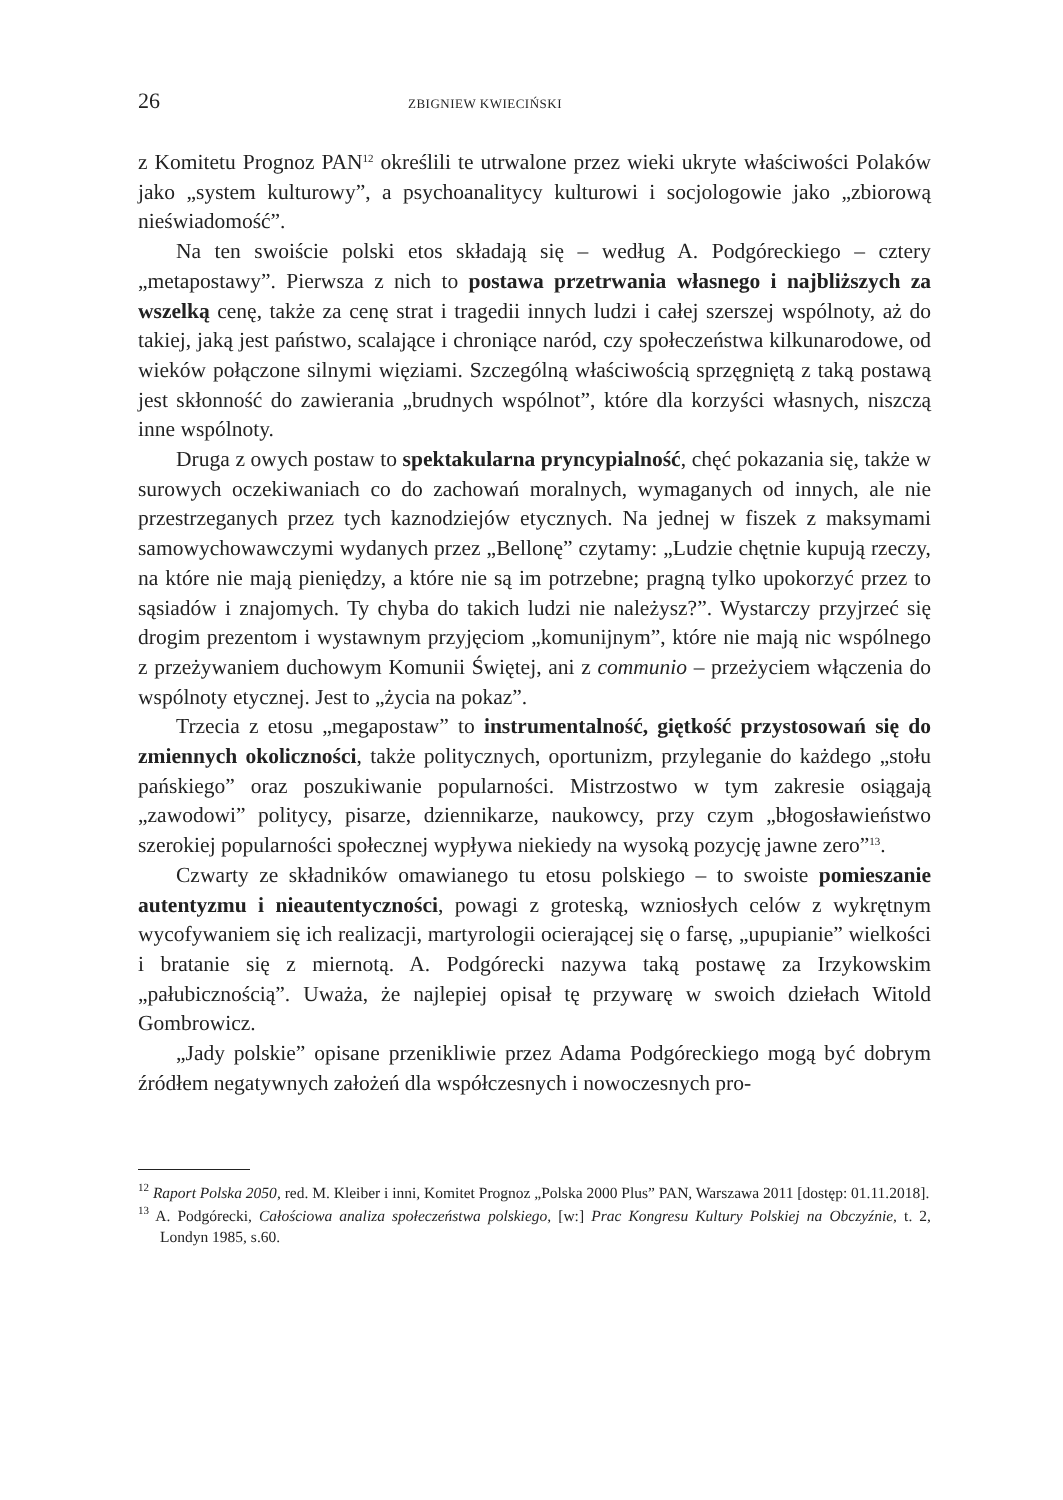26 ZBIGNIEW KWIECIŃSKI
z Komitetu Prognoz PAN<sup>12</sup> określili te utrwalone przez wieki ukryte właściwości Polaków jako „system kulturowy”, a psychoanalitycy kulturowi i socjologowie jako „zbiorową nieświadomość”.
Na ten swoiście polski etos składają się – według A. Podgóreckiego – cztery „metapostawy”. Pierwsza z nich to postawa przetrwania własnego i najbliższych za wszelką cenę, także za cenę strat i tragedii innych ludzi i całej szerszej wspólnoty, aż do takiej, jaką jest państwo, scalające i chroniące naród, czy społeczeństwa kilkunarodowe, od wieków połączone silnymi więziami. Szczególną właściwością sprzęgniętą z taką postawą jest skłonność do zawierania „brudnych wspólnot”, które dla korzyści własnych, niszczą inne wspólnoty.
Druga z owych postaw to spektakularna pryncypialność, chęć pokazania się, także w surowych oczekiwaniach co do zachowań moralnych, wymaganych od innych, ale nie przestrzeganych przez tych kaznodziejów etycznych. Na jednej w fiszek z maksymami samowychowawczymi wydanych przez „Bellonę” czytamy: „Ludzie chętnie kupują rzeczy, na które nie mają pieniędzy, a które nie są im potrzebne; pragną tylko upokorzyć przez to sąsiadów i znajomych. Ty chyba do takich ludzi nie należysz?”. Wystarczy przyjrzeć się drogim prezentom i wystawnym przyjęciom „komunijnym”, które nie mają nic wspólnego z przeżywaniem duchowym Komunii Świętej, ani z communio – przeżyciem włączenia do wspólnoty etycznej. Jest to „życia na pokaz”.
Trzecia z etosu „megapostaw” to instrumentalność, giętkość przystosowań się do zmiennych okoliczności, także politycznych, oportunizm, przyleganie do każdego „stołu pańskiego” oraz poszukiwanie popularności. Mistrzostwo w tym zakresie osiągają „zawodowi” politycy, pisarze, dziennikarze, naukowcy, przy czym „błogosławieństwo szerokiej popularności społecznej wypływa niekiedy na wysoką pozycję jawne zero”<sup>13</sup>.
Czwarty ze składników omawianego tu etosu polskiego – to swoiste pomieszanie autentyzmu i nieautentyczności, powagi z groteską, wzniosłych celów z wykrętnym wycofywaniem się ich realizacji, martyrologii ocierającej się o farsę, „upupianie” wielkości i bratanie się z miernotą. A. Podgórecki nazywa taką postawę za Irzykowskim „pałubicznością”. Uważa, że najlepiej opisał tę przywarę w swoich dziełach Witold Gombrowicz.
„Jady polskie” opisane przenikliwie przez Adama Podgóreckiego mogą być dobrym źródłem negatywnych założeń dla współczesnych i nowoczesnych pro-
<sup>12</sup> Raport Polska 2050, red. M. Kleiber i inni, Komitet Prognoz „Polska 2000 Plus” PAN, Warszawa 2011 [dostęp: 01.11.2018].
<sup>13</sup> A. Podgórecki, Całościowa analiza społeczeństwa polskiego, [w:] Prac Kongresu Kultury Polskiej na Obczyźnie, t. 2, Londyn 1985, s.60.